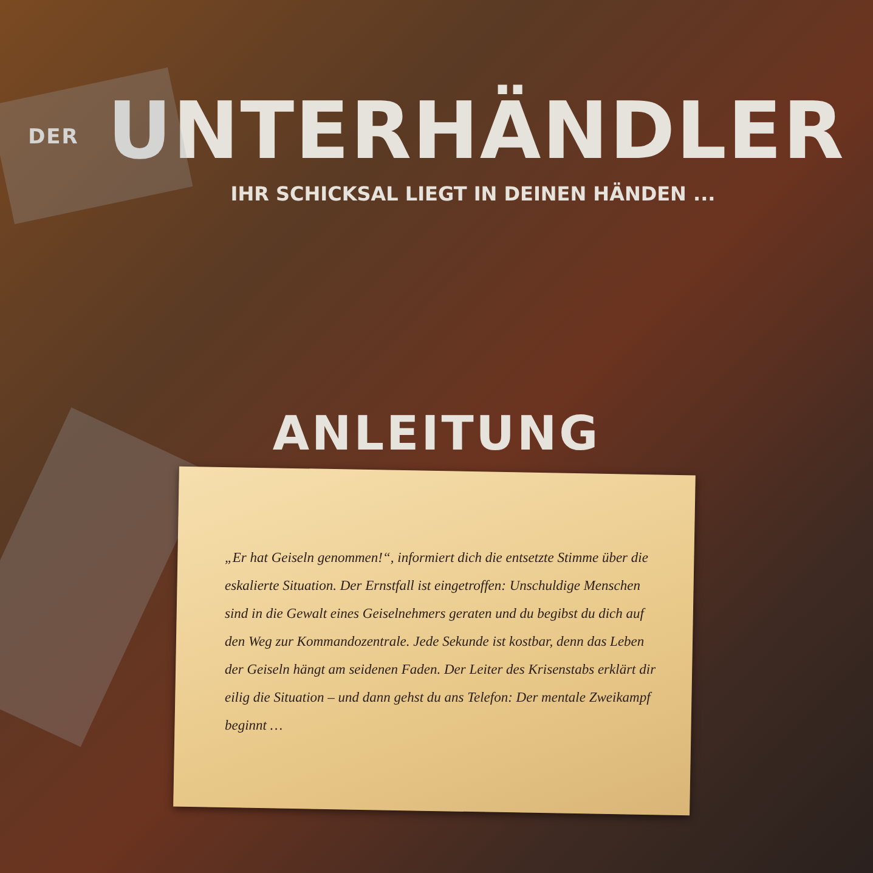DER UNTERHÄNDLER
IHR SCHICKSAL LIEGT IN DEINEN HÄNDEN ...
ANLEITUNG
„Er hat Geiseln genommen!“, informiert dich die entsetzte Stimme über die eskalierte Situation. Der Ernstfall ist eingetroffen: Unschuldige Menschen sind in die Gewalt eines Geiselnehmers geraten und du begibst du dich auf den Weg zur Kommandozentrale. Jede Sekunde ist kostbar, denn das Leben der Geiseln hängt am seidenen Faden. Der Leiter des Krisenstabs erklärt dir eilig die Situation – und dann gehst du ans Telefon: Der mentale Zweikampf beginnt …